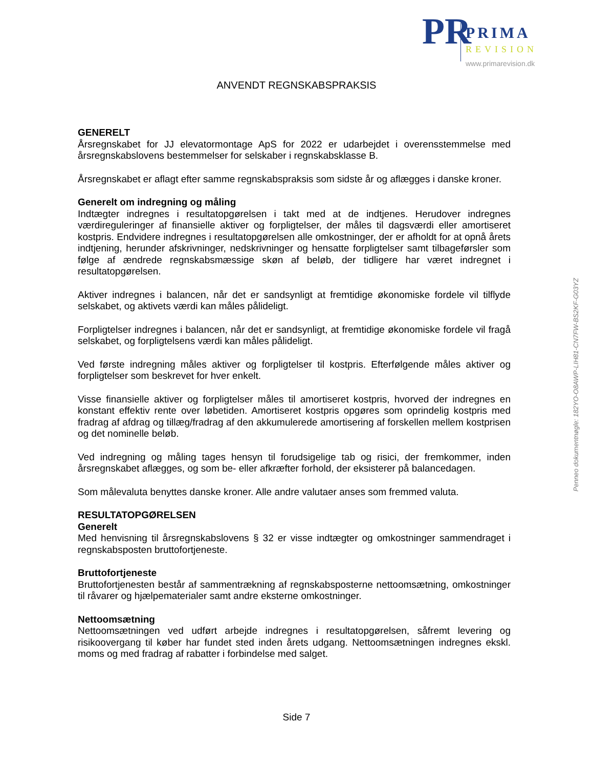PR PRIMA
REVISION
www.primarevision.dk
ANVENDT REGNSKABSPRAKSIS
GENERELT
Årsregnskabet for JJ elevatormontage ApS for 2022 er udarbejdet i overensstemmelse med årsregnskabslovens bestemmelser for selskaber i regnskabsklasse B.
Årsregnskabet er aflagt efter samme regnskabspraksis som sidste år og aflægges i danske kroner.
Generelt om indregning og måling
Indtægter indregnes i resultatopgørelsen i takt med at de indtjenes. Herudover indregnes værdireguleringer af finansielle aktiver og forpligtelser, der måles til dagsværdi eller amortiseret kostpris. Endvidere indregnes i resultatopgørelsen alle omkostninger, der er afholdt for at opnå årets indtjening, herunder afskrivninger, nedskrivninger og hensatte forpligtelser samt tilbageførsler som følge af ændrede regnskabsmæssige skøn af beløb, der tidligere har været indregnet i resultatopgørelsen.
Aktiver indregnes i balancen, når det er sandsynligt at fremtidige økonomiske fordele vil tilflyde selskabet, og aktivets værdi kan måles pålideligt.
Forpligtelser indregnes i balancen, når det er sandsynligt, at fremtidige økonomiske fordele vil fragå selskabet, og forpligtelsens værdi kan måles pålideligt.
Ved første indregning måles aktiver og forpligtelser til kostpris. Efterfølgende måles aktiver og forpligtelser som beskrevet for hver enkelt.
Visse finansielle aktiver og forpligtelser måles til amortiseret kostpris, hvorved der indregnes en konstant effektiv rente over løbetiden. Amortiseret kostpris opgøres som oprindelig kostpris med fradrag af afdrag og tillæg/fradrag af den akkumulerede amortisering af forskellen mellem kostprisen og det nominelle beløb.
Ved indregning og måling tages hensyn til forudsigelige tab og risici, der fremkommer, inden årsregnskabet aflægges, og som be- eller afkræfter forhold, der eksisterer på balancedagen.
Som målevaluta benyttes danske kroner. Alle andre valutaer anses som fremmed valuta.
RESULTATOPGØRELSEN
Generelt
Med henvisning til årsregnskabslovens § 32 er visse indtægter og omkostninger sammendraget i regnskabsposten bruttofortjeneste.
Bruttofortjeneste
Bruttofortjenesten består af sammentrækning af regnskabsposterne nettoomsætning, omkostninger til råvarer og hjælpematerialer samt andre eksterne omkostninger.
Nettoomsætning
Nettoomsætningen ved udført arbejde indregnes i resultatopgørelsen, såfremt levering og risikoovergang til køber har fundet sted inden årets udgang. Nettoomsætningen indregnes ekskl. moms og med fradrag af rabatter i forbindelse med salget.
Side 7
Penneo dokumentnøgle: 182YO-O8AWP-LIH81-CN7FW-BS2KF-G03YZ